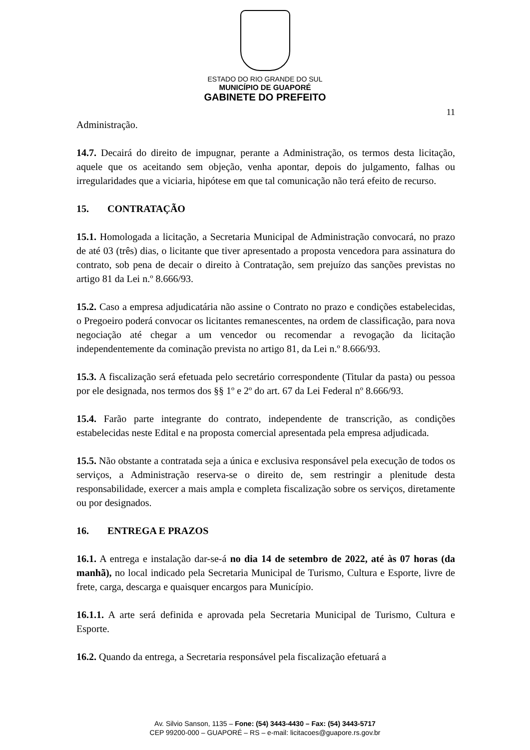ESTADO DO RIO GRANDE DO SUL
MUNICÍPIO DE GUAPORÉ
GABINETE DO PREFEITO
11
Administração.
14.7. Decairá do direito de impugnar, perante a Administração, os termos desta licitação, aquele que os aceitando sem objeção, venha apontar, depois do julgamento, falhas ou irregularidades que a viciaria, hipótese em que tal comunicação não terá efeito de recurso.
15. CONTRATAÇÃO
15.1. Homologada a licitação, a Secretaria Municipal de Administração convocará, no prazo de até 03 (três) dias, o licitante que tiver apresentado a proposta vencedora para assinatura do contrato, sob pena de decair o direito à Contratação, sem prejuízo das sanções previstas no artigo 81 da Lei n.º 8.666/93.
15.2. Caso a empresa adjudicatária não assine o Contrato no prazo e condições estabelecidas, o Pregoeiro poderá convocar os licitantes remanescentes, na ordem de classificação, para nova negociação até chegar a um vencedor ou recomendar a revogação da licitação independentemente da cominação prevista no artigo 81, da Lei n.º 8.666/93.
15.3. A fiscalização será efetuada pelo secretário correspondente (Titular da pasta) ou pessoa por ele designada, nos termos dos §§ 1º e 2º do art. 67 da Lei Federal nº 8.666/93.
15.4. Farão parte integrante do contrato, independente de transcrição, as condições estabelecidas neste Edital e na proposta comercial apresentada pela empresa adjudicada.
15.5. Não obstante a contratada seja a única e exclusiva responsável pela execução de todos os serviços, a Administração reserva-se o direito de, sem restringir a plenitude desta responsabilidade, exercer a mais ampla e completa fiscalização sobre os serviços, diretamente ou por designados.
16. ENTREGA E PRAZOS
16.1. A entrega e instalação dar-se-á no dia 14 de setembro de 2022, até às 07 horas (da manhã), no local indicado pela Secretaria Municipal de Turismo, Cultura e Esporte, livre de frete, carga, descarga e quaisquer encargos para Município.
16.1.1. A arte será definida e aprovada pela Secretaria Municipal de Turismo, Cultura e Esporte.
16.2. Quando da entrega, a Secretaria responsável pela fiscalização efetuará a
Av. Silvio Sanson, 1135 – Fone: (54) 3443-4430 – Fax: (54) 3443-5717
CEP 99200-000 – GUAPORÉ – RS – e-mail: licitacoes@guapore.rs.gov.br